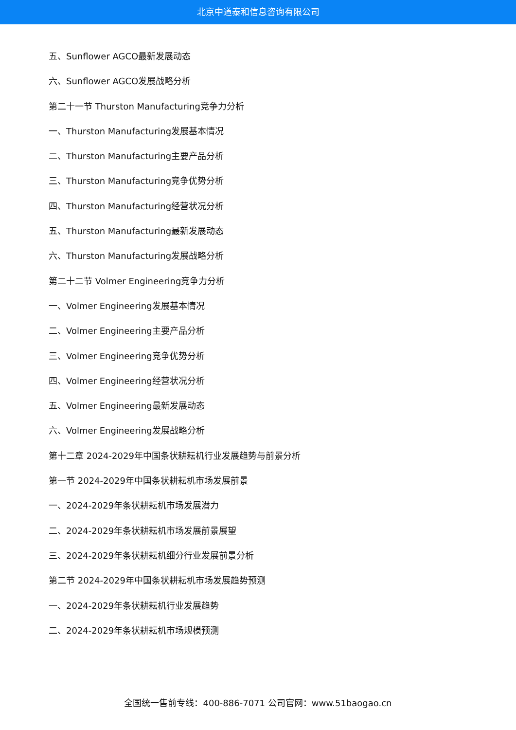北京中道泰和信息咨询有限公司
五、Sunflower AGCO最新发展动态
六、Sunflower AGCO发展战略分析
第二十一节 Thurston Manufacturing竞争力分析
一、Thurston Manufacturing发展基本情况
二、Thurston Manufacturing主要产品分析
三、Thurston Manufacturing竞争优势分析
四、Thurston Manufacturing经营状况分析
五、Thurston Manufacturing最新发展动态
六、Thurston Manufacturing发展战略分析
第二十二节 Volmer Engineering竞争力分析
一、Volmer Engineering发展基本情况
二、Volmer Engineering主要产品分析
三、Volmer Engineering竞争优势分析
四、Volmer Engineering经营状况分析
五、Volmer Engineering最新发展动态
六、Volmer Engineering发展战略分析
第十二章 2024-2029年中国条状耕耘机行业发展趋势与前景分析
第一节 2024-2029年中国条状耕耘机市场发展前景
一、2024-2029年条状耕耘机市场发展潜力
二、2024-2029年条状耕耘机市场发展前景展望
三、2024-2029年条状耕耘机细分行业发展前景分析
第二节 2024-2029年中国条状耕耘机市场发展趋势预测
一、2024-2029年条状耕耘机行业发展趋势
二、2024-2029年条状耕耘机市场规模预测
全国统一售前专线：400-886-7071 公司官网：www.51baogao.cn